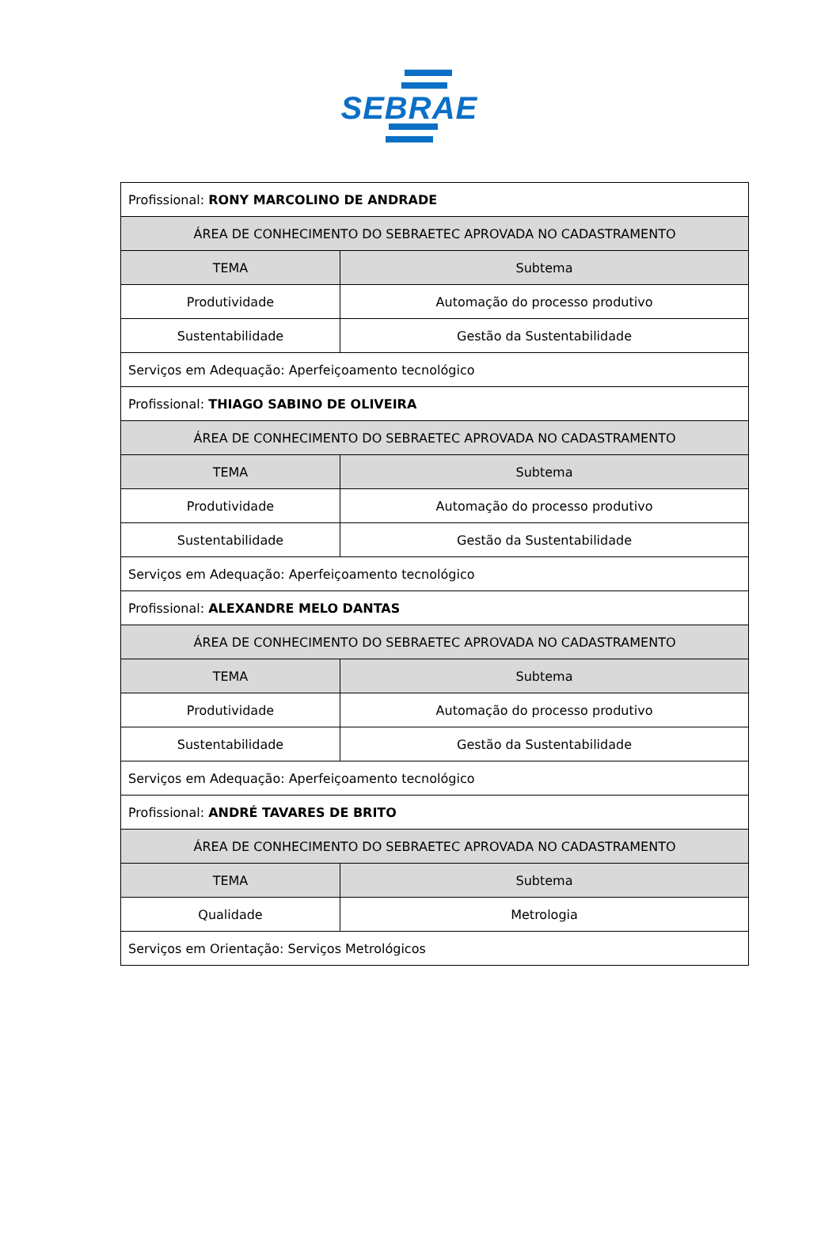SEBRAE
| Profissional: RONY MARCOLINO DE ANDRADE | |
| ÁREA DE CONHECIMENTO DO SEBRAETEC APROVADA NO CADASTRAMENTO | |
| TEMA | Subtema |
| Produtividade | Automação do processo produtivo |
| Sustentabilidade | Gestão da Sustentabilidade |
| Serviços em Adequação: Aperfeiçoamento tecnológico | |
| Profissional: THIAGO SABINO DE OLIVEIRA | |
| ÁREA DE CONHECIMENTO DO SEBRAETEC APROVADA NO CADASTRAMENTO | |
| TEMA | Subtema |
| Produtividade | Automação do processo produtivo |
| Sustentabilidade | Gestão da Sustentabilidade |
| Serviços em Adequação: Aperfeiçoamento tecnológico | |
| Profissional: ALEXANDRE MELO DANTAS | |
| ÁREA DE CONHECIMENTO DO SEBRAETEC APROVADA NO CADASTRAMENTO | |
| TEMA | Subtema |
| Produtividade | Automação do processo produtivo |
| Sustentabilidade | Gestão da Sustentabilidade |
| Serviços em Adequação: Aperfeiçoamento tecnológico | |
| Profissional: ANDRÉ TAVARES DE BRITO | |
| ÁREA DE CONHECIMENTO DO SEBRAETEC APROVADA NO CADASTRAMENTO | |
| TEMA | Subtema |
| Qualidade | Metrologia |
| Serviços em Orientação: Serviços Metrológicos | |